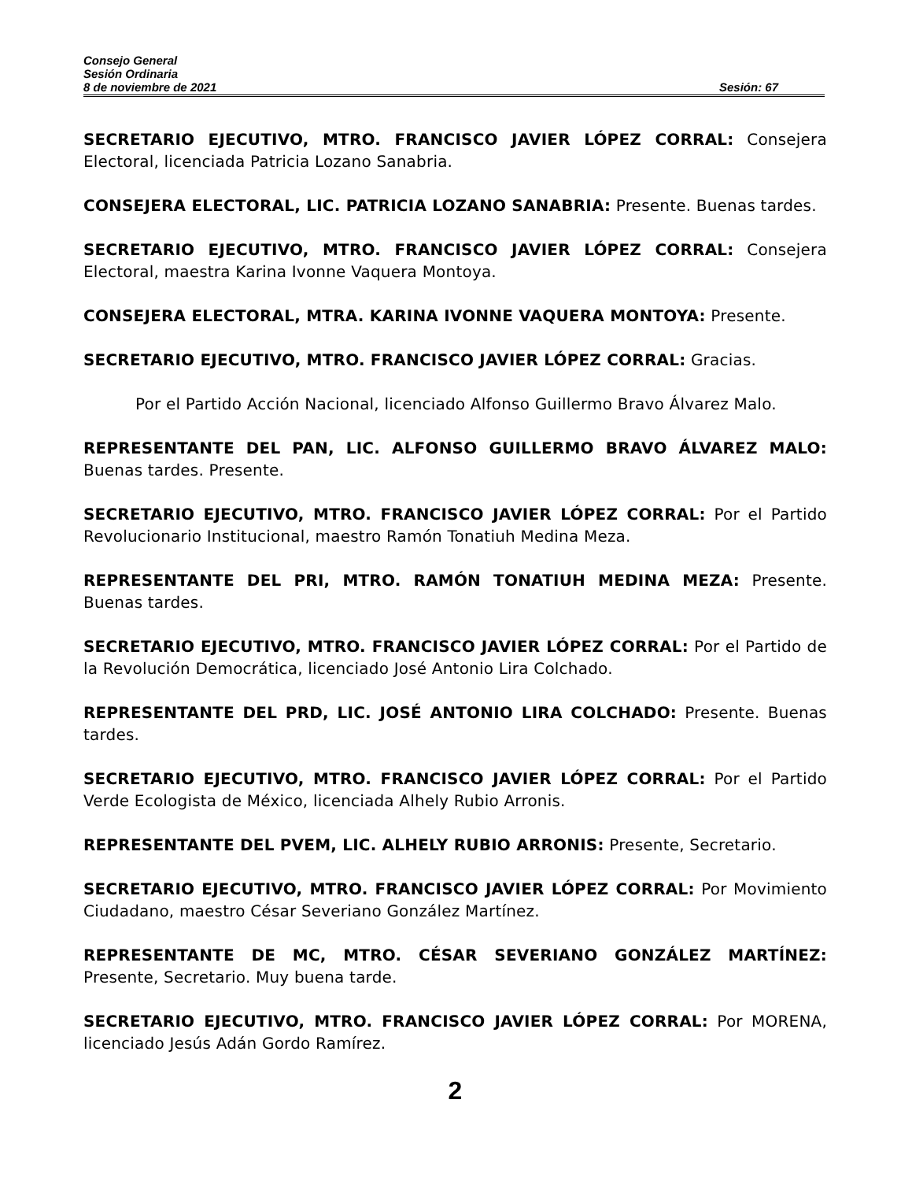Consejo General
Sesión Ordinaria
8 de noviembre de 2021 Sesión: 67
SECRETARIO EJECUTIVO, MTRO. FRANCISCO JAVIER LÓPEZ CORRAL: Consejera Electoral, licenciada Patricia Lozano Sanabria.
CONSEJERA ELECTORAL, LIC. PATRICIA LOZANO SANABRIA: Presente. Buenas tardes.
SECRETARIO EJECUTIVO, MTRO. FRANCISCO JAVIER LÓPEZ CORRAL: Consejera Electoral, maestra Karina Ivonne Vaquera Montoya.
CONSEJERA ELECTORAL, MTRA. KARINA IVONNE VAQUERA MONTOYA: Presente.
SECRETARIO EJECUTIVO, MTRO. FRANCISCO JAVIER LÓPEZ CORRAL: Gracias.
Por el Partido Acción Nacional, licenciado Alfonso Guillermo Bravo Álvarez Malo.
REPRESENTANTE DEL PAN, LIC. ALFONSO GUILLERMO BRAVO ÁLVAREZ MALO: Buenas tardes. Presente.
SECRETARIO EJECUTIVO, MTRO. FRANCISCO JAVIER LÓPEZ CORRAL: Por el Partido Revolucionario Institucional, maestro Ramón Tonatiuh Medina Meza.
REPRESENTANTE DEL PRI, MTRO. RAMÓN TONATIUH MEDINA MEZA: Presente. Buenas tardes.
SECRETARIO EJECUTIVO, MTRO. FRANCISCO JAVIER LÓPEZ CORRAL: Por el Partido de la Revolución Democrática, licenciado José Antonio Lira Colchado.
REPRESENTANTE DEL PRD, LIC. JOSÉ ANTONIO LIRA COLCHADO: Presente. Buenas tardes.
SECRETARIO EJECUTIVO, MTRO. FRANCISCO JAVIER LÓPEZ CORRAL: Por el Partido Verde Ecologista de México, licenciada Alhely Rubio Arronis.
REPRESENTANTE DEL PVEM, LIC. ALHELY RUBIO ARRONIS: Presente, Secretario.
SECRETARIO EJECUTIVO, MTRO. FRANCISCO JAVIER LÓPEZ CORRAL: Por Movimiento Ciudadano, maestro César Severiano González Martínez.
REPRESENTANTE DE MC, MTRO. CÉSAR SEVERIANO GONZÁLEZ MARTÍNEZ: Presente, Secretario. Muy buena tarde.
SECRETARIO EJECUTIVO, MTRO. FRANCISCO JAVIER LÓPEZ CORRAL: Por MORENA, licenciado Jesús Adán Gordo Ramírez.
2